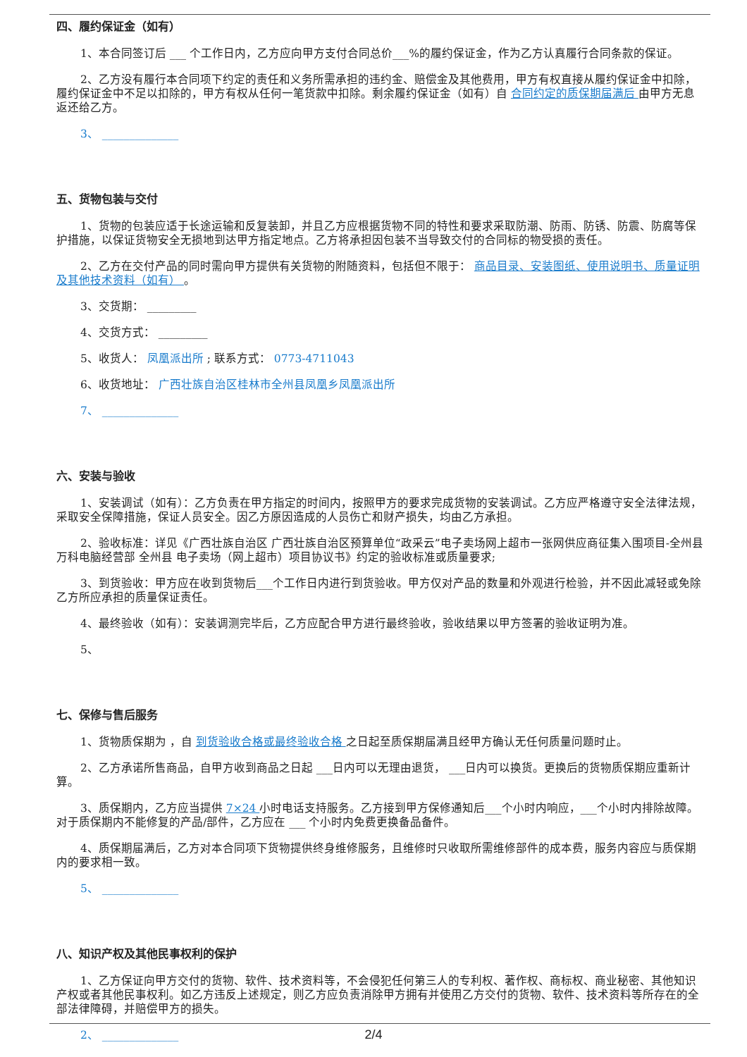四、履约保证金（如有）
1、本合同签订后 ___ 个工作日内，乙方应向甲方支付合同总价___%的履约保证金，作为乙方认真履行合同条款的保证。
2、乙方没有履行本合同项下约定的责任和义务所需承担的违约金、赔偿金及其他费用，甲方有权直接从履约保证金中扣除，履约保证金中不足以扣除的，甲方有权从任何一笔货款中扣除。剩余履约保证金（如有）自 合同约定的质保期届满后 由甲方无息返还给乙方。
3、 ______________
五、货物包装与交付
1、货物的包装应适于长途运输和反复装卸，并且乙方应根据货物不同的特性和要求采取防潮、防雨、防锈、防震、防腐等保护措施，以保证货物安全无损地到达甲方指定地点。乙方将承担因包装不当导致交付的合同标的物受损的责任。
2、乙方在交付产品的同时需向甲方提供有关货物的附随资料，包括但不限于： 商品目录、安装图纸、使用说明书、质量证明及其他技术资料（如有） 。
3、交货期： _________
4、交货方式： _________
5、收货人： 凤凰派出所 ; 联系方式： 0773-4711043
6、收货地址： 广西壮族自治区桂林市全州县凤凰乡凤凰派出所
7、 ______________
六、安装与验收
1、安装调试（如有）：乙方负责在甲方指定的时间内，按照甲方的要求完成货物的安装调试。乙方应严格遵守安全法律法规，采取安全保障措施，保证人员安全。因乙方原因造成的人员伤亡和财产损失，均由乙方承担。
2、验收标准：详见《广西壮族自治区 广西壮族自治区预算单位“政采云”电子卖场网上超市一张网供应商征集入围项目-全州县万科电脑经营部 全州县 电子卖场（网上超市）项目协议书》约定的验收标准或质量要求;
3、到货验收：甲方应在收到货物后___个工作日内进行到货验收。甲方仅对产品的数量和外观进行检验，并不因此减轻或免除乙方所应承担的质量保证责任。
4、最终验收（如有）：安装调测完毕后，乙方应配合甲方进行最终验收，验收结果以甲方签署的验收证明为准。
5、
七、保修与售后服务
1、货物质保期为 ，自 到货验收合格或最终验收合格 之日起至质保期届满且经甲方确认无任何质量问题时止。
2、乙方承诺所售商品，自甲方收到商品之日起 ___日内可以无理由退货， ___日内可以换货。更换后的货物质保期应重新计算。
3、质保期内，乙方应当提供 7×24 小时电话支持服务。乙方接到甲方保修通知后___个小时内响应，___个小时内排除故障。对于质保期内不能修复的产品/部件，乙方应在 ___ 个小时内免费更换备品备件。
4、质保期届满后，乙方对本合同项下货物提供终身维修服务，且维修时只收取所需维修部件的成本费，服务内容应与质保期内的要求相一致。
5、 ______________
八、知识产权及其他民事权利的保护
1、乙方保证向甲方交付的货物、软件、技术资料等，不会侵犯任何第三人的专利权、著作权、商标权、商业秘密、其他知识产权或者其他民事权利。如乙方违反上述规定，则乙方应负责消除甲方拥有并使用乙方交付的货物、软件、技术资料等所存在的全部法律障碍，并赔偿甲方的损失。
2、 ______________
2/4